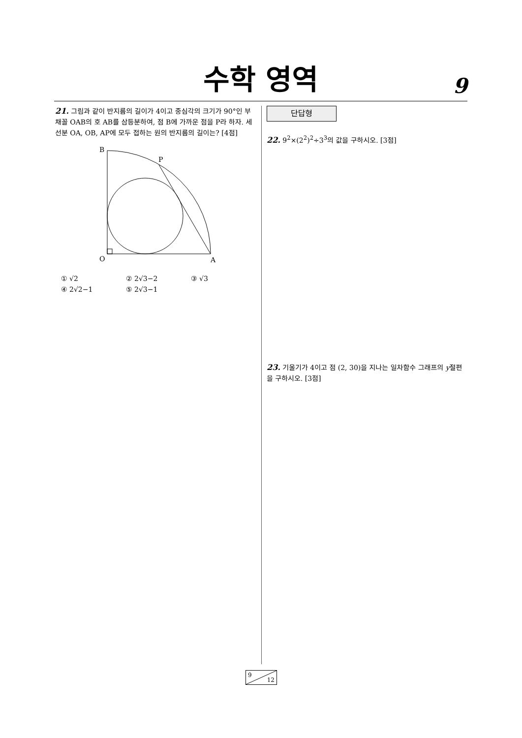수학 영역
9
21. 그림과 같이 반지름의 길이가 4이고 중심각의 크기가 90°인 부채꼴 OAB의 호 AB를 삼등분하여, 점 B에 가까운 점을 P라 하자. 세 선분 OA, OB, AP에 모두 접하는 원의 반지름의 길이는? [4점]
B
P
O
A
① √2 ② 2√3−2 ③ √3 ④ 2√2−1 ⑤ 2√3−1
단답형
22. 9<sup>2</sup>×(2<sup>2</sup>)<sup>2</sup>÷3<sup>3</sup>의 값을 구하시오. [3점]
23. 기울기가 4이고 점 (2, 30)을 지나는 일차함수 그래프의 y절편을 구하시오. [3점]
9
12